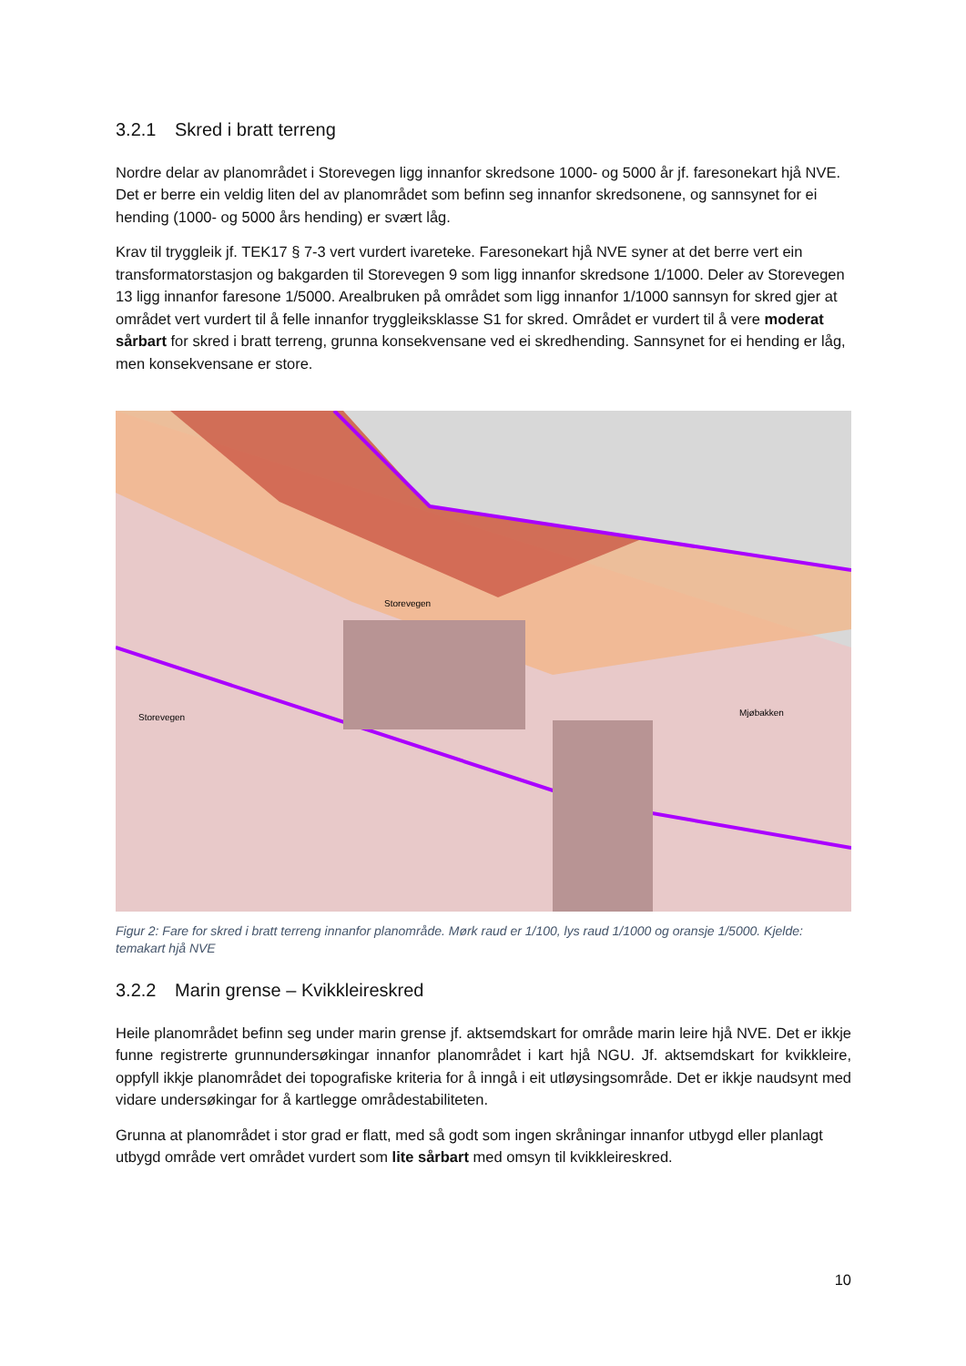3.2.1 Skred i bratt terreng
Nordre delar av planområdet i Storevegen ligg innanfor skredsone 1000- og 5000 år jf. faresonekart hjå NVE. Det er berre ein veldig liten del av planområdet som befinn seg innanfor skredsonene, og sannsynet for ei hending (1000- og 5000 års hending) er svært låg.
Krav til tryggleik jf. TEK17 § 7-3 vert vurdert ivareteke. Faresonekart hjå NVE syner at det berre vert ein transformatorstasjon og bakgarden til Storevegen 9 som ligg innanfor skredsone 1/1000. Deler av Storevegen 13 ligg innanfor faresone 1/5000. Arealbruken på området som ligg innanfor 1/1000 sannsyn for skred gjer at området vert vurdert til å felle innanfor tryggleiksklasse S1 for skred. Området er vurdert til å vere moderat sårbart for skred i bratt terreng, grunna konsekvensane ved ei skredhending. Sannsynet for ei hending er låg, men konsekvensane er store.
Mjøbakken
Storevegen
Storevegen
Figur 2: Fare for skred i bratt terreng innanfor planområde. Mørk raud er 1/100, lys raud 1/1000 og oransje 1/5000. Kjelde: temakart hjå NVE
3.2.2 Marin grense – Kvikkleireskred
Heile planområdet befinn seg under marin grense jf. aktsemdskart for område marin leire hjå NVE. Det er ikkje funne registrerte grunnundersøkingar innanfor planområdet i kart hjå NGU. Jf. aktsemdskart for kvikkleire, oppfyll ikkje planområdet dei topografiske kriteria for å inngå i eit utløysingsområde. Det er ikkje naudsynt med vidare undersøkingar for å kartlegge områdestabiliteten.
Grunna at planområdet i stor grad er flatt, med så godt som ingen skråningar innanfor utbygd eller planlagt utbygd område vert området vurdert som lite sårbart med omsyn til kvikkleireskred.
10